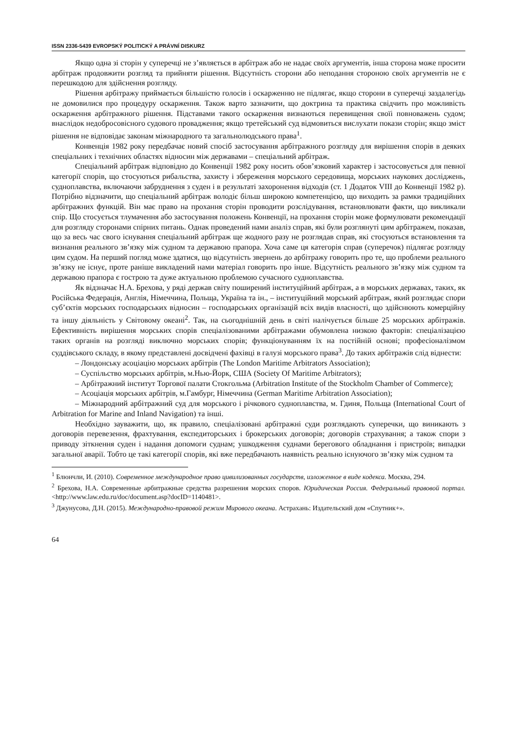ISSN 2336-5439 EVROPSKÝ POLITICKÝ A PRÁVNÍ DISKURZ
Якщо одна зі сторін у суперечці не з’являється в арбітраж або не надає своїх аргументів, інша сторона може просити арбітраж продовжити розгляд та прийняти рішення. Відсутність сторони або неподання стороною своїх аргументів не є перешкодою для здійснення розгляду.
Рішення арбітражу приймається більшістю голосів і оскарженню не підлягає, якщо сторони в суперечці заздалегідь не домовилися про процедуру оскарження. Також варто зазначити, що доктрина та практика свідчить про можливість оскарження арбітражного рішення. Підставами такого оскарження визнаються перевищення своїі повноважень судом; внаслідок недобросовісного судового провадження; якщо третейський суд відмовиться вислухати покази сторін; якщо зміст рішення не відповідає законам міжнародного та загальнолюдського права<sup>1</sup>.
Конвенція 1982 року передбачає новий спосіб застосування арбітражного розгляду для вирішення спорів в деяких спеціальних і технічних областях відносин між державами – спеціальний арбітраж.
Спеціальний арбітраж відповідно до Конвенції 1982 року носить обов’язковий характер і застосовується для певної категорії спорів, що стосуються рибальства, захисту і збереження морського середовища, морських наукових досліджень, судноплавства, включаючи забруднення з суден і в результаті захоронення відходів (ст. 1 Додаток VIII до Конвенції 1982 р). Потрібно відзначити, що спеціальний арбітраж володіє більш широкою компетенцією, що виходить за рамки традиційних арбітражних функцій. Він має право на прохання сторін проводити розслідування, встановлювати факти, що викликали спір. Що стосується тлумачення або застосування положень Конвенції, на прохання сторін може формулювати рекомендації для розгляду сторонами спірних питань. Однак проведений нами аналіз справ, які були розглянуті цим арбітражем, показав, що за весь час свого існування спеціальний арбітраж ще жодного разу не розглядав справ, які стосуються встановлення та визнання реального зв’язку між судном та державою прапора. Хоча саме ця категорія справ (суперечок) підлягає розгляду цим судом. На перший погляд може здатися, що відсутність звернень до арбітражу говорить про те, що проблеми реального зв’язку не існує, проте раніше викладений нами матеріал говорить про інше. Відсутність реального зв’язку між судном та державою прапора є гострою та дуже актуальною проблемою сучасного судноплавства.
Як відзначає Н.А. Брехова, у ряді держав світу поширений інституційний арбітраж, а в морських державах, таких, як Російська Федерація, Англія, Німеччина, Польща, Україна та ін., – інституційний морський арбітраж, який розглядає спори суб’єктів морських господарських відносин – господарських організацій всіх видів власності, що здійснюють комерційну та іншу діяльність у Світовому океані<sup>2</sup>. Так, на сьогоднішній день в світі налічується більше 25 морських арбітражів. Ефективність вирішення морських спорів спеціалізованими арбітражами обумовлена низкою факторів: спеціалізацією таких органів на розгляді виключно морських спорів; функціонуванням їх на постійній основі; професіоналізмом суддівського складу, в якому представлені досвідчені фахівці в галузі морського права<sup>3</sup>. До таких арбітражів слід віднести:
– Лондонську асоціацію морських арбітрів (The London Maritime Arbitrators Association);
– Суспільство морських арбітрів, м.Нью-Йорк, США (Society Of Maritime Arbitrators);
– Арбітражний інститут Торгової палати Стокгольма (Arbitration Institute of the Stockholm Chamber of Commerce);
– Асоціація морських арбітрів, м.Гамбург, Німеччина (German Maritime Arbitration Association);
– Міжнародний арбітражний суд для морського і річкового судноплавства, м. Гдиня, Польща (International Court of Arbitration for Marine and Inland Navigation) та інші.
Необхідно зауважити, що, як правило, спеціалізовані арбітражні суди розглядають суперечки, що виникають з договорів перевезення, фрахтування, експедиторських і брокерських договорів; договорів страхування; а також спори з приводу зіткнення суден і надання допомоги суднам; ушкодження суднами берегового обладнання і пристроїв; випадки загальної аварії. Тобто це такі категорії спорів, які вже передбачають наявність реально існуючого зв’язку між судном та
<sup>1</sup> Блюнчли, И. (2010). Современное международное право цивилизованных государств, изложенное в виде кодекса. Москва, 294.
<sup>2</sup> Брехова, Н.А. Современные арбитражные средства разрешения морских споров. Юридическая Россия. Федеральный правовой портал. <http://www.law.edu.ru/doc/document.asp?docID=1140481>.
<sup>3</sup> Джунусова, Д.Н. (2015). Международно-правовой режим Мирового океана. Астрахань: Издательский дом «Спутник+».
64